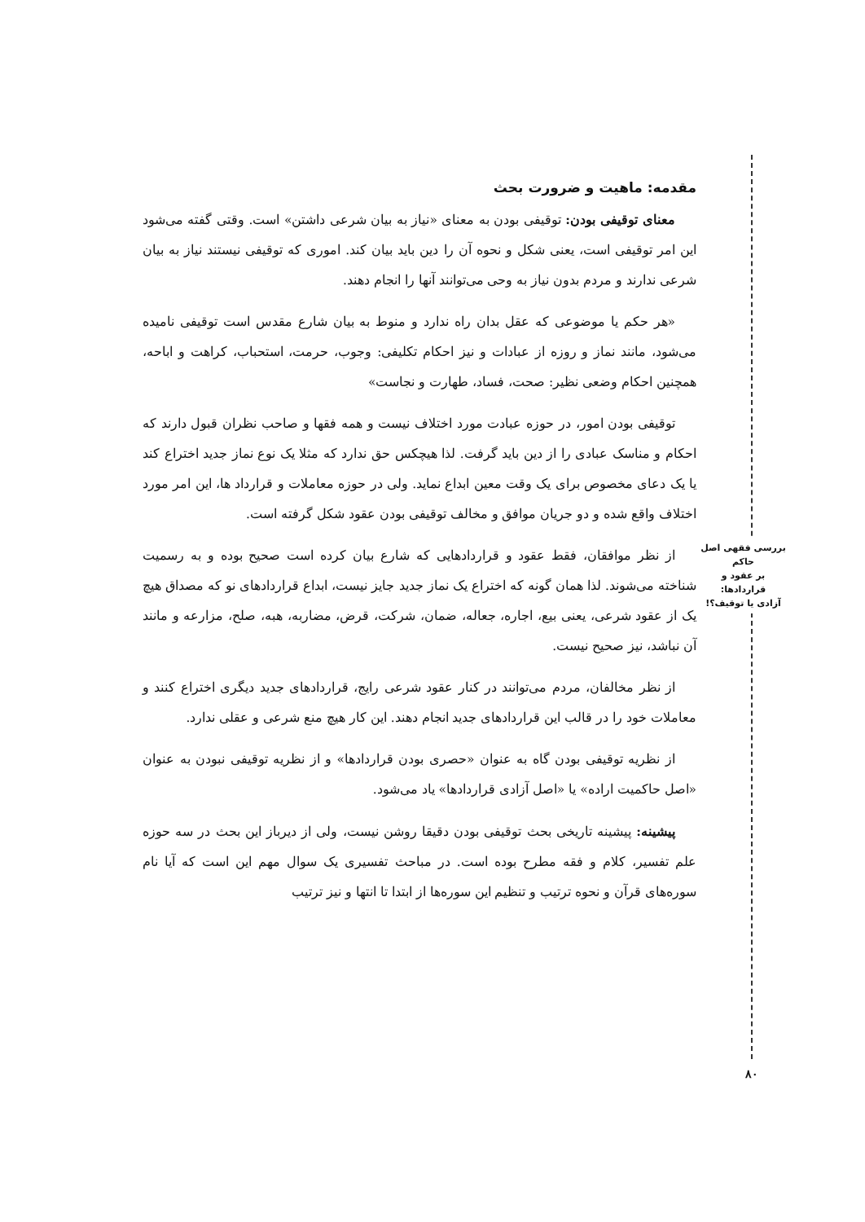بررسی فقهی اصل حاکم
بر عقود و قراردادها:
آزادی یا توقیف؟!
مقدمه: ماهیت و ضرورت بحث
معنای توقیفی بودن: توقیفی بودن به معنای «نیاز به بیان شرعی داشتن» است. وقتی گفته می‌شود این امر توقیفی است، یعنی شکل و نحوه آن را دین باید بیان کند. اموری که توقیفی نیستند نیاز به بیان شرعی ندارند و مردم بدون نیاز به وحی می‌توانند آنها را انجام دهند.
«هر حکم یا موضوعی که عقل بدان راه ندارد و منوط به بیان شارع مقدس است توقیفی نامیده می‌شود، مانند نماز و روزه از عبادات و نیز احکام تکلیفی: وجوب، حرمت، استحباب، کراهت و اباحه، همچنین احکام وضعی نظیر: صحت، فساد، طهارت و نجاست»
توقیفی بودن امور، در حوزه عبادت مورد اختلاف نیست و همه فقها و صاحب نظران قبول دارند که احکام و مناسک عبادی را از دین باید گرفت. لذا هیچکس حق ندارد که مثلا یک نوع نماز جدید اختراع کند یا یک دعای مخصوص برای یک وقت معین ابداع نماید. ولی در حوزه معاملات و قرارداد ها، این امر مورد اختلاف واقع شده و دو جریان موافق و مخالف توقیفی بودن عقود شکل گرفته است.
از نظر موافقان، فقط عقود و قراردادهایی که شارع بیان کرده است صحیح بوده و به رسمیت شناخته می‌شوند. لذا همان گونه که اختراع یک نماز جدید جایز نیست، ابداع قراردادهای نو که مصداق هیچ یک از عقود شرعی، یعنی بیع، اجاره، جعاله، ضمان، شرکت، قرض، مضاربه، هبه، صلح، مزارعه و مانند آن نباشد، نیز صحیح نیست.
از نظر مخالفان، مردم می‌توانند در کنار عقود شرعی رایج، قراردادهای جدید دیگری اختراع کنند و معاملات خود را در قالب این قراردادهای جدید انجام دهند. این کار هیچ منع شرعی و عقلی ندارد.
از نظریه توقیفی بودن گاه به عنوان «حصری بودن قراردادها» و از نظریه توقیفی نبودن به عنوان «اصل حاکمیت اراده» یا «اصل آزادی قراردادها» یاد می‌شود.
پیشینه: پیشینه تاریخی بحث توقیفی بودن دقیقا روشن نیست، ولی از دیرباز این بحث در سه حوزه علم تفسیر، کلام و فقه مطرح بوده است. در مباحث تفسیری یک سوال مهم این است که آیا نام سوره‌های قرآن و نحوه ترتیب و تنظیم این سوره‌ها از ابتدا تا انتها و نیز ترتیب
۸۰